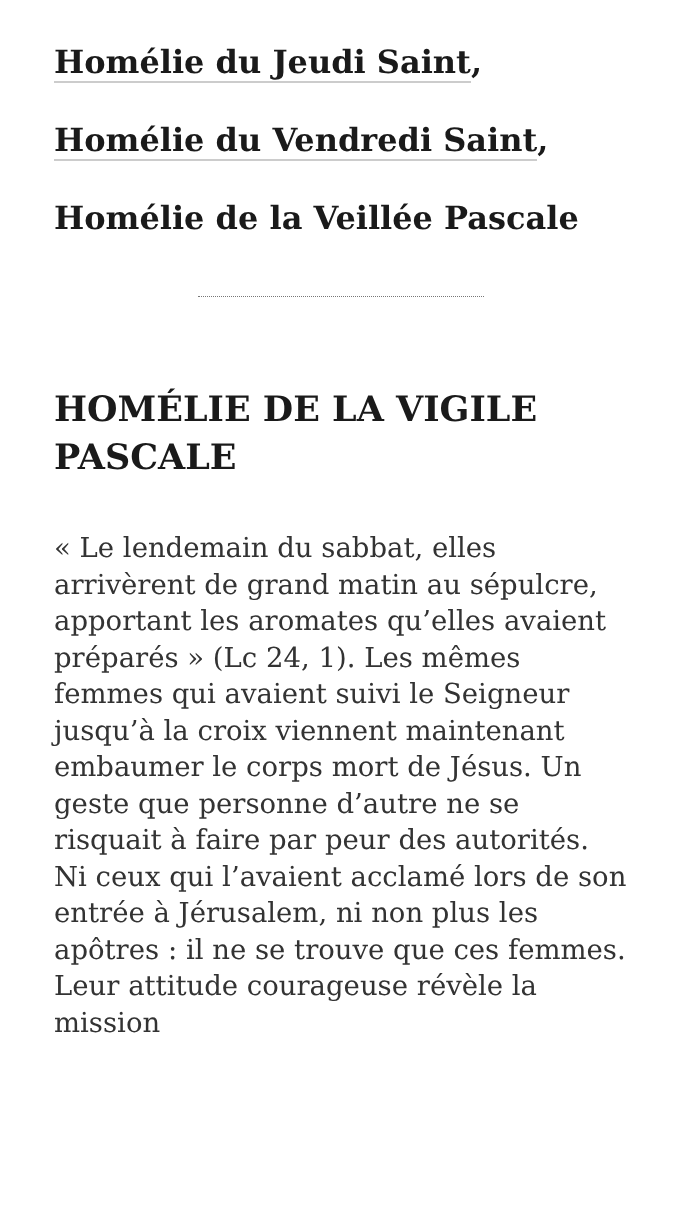Homélie du Jeudi Saint,
Homélie du Vendredi Saint,
Homélie de la Veillée Pascale
HOMÉLIE DE LA VIGILE PASCALE
« Le lendemain du sabbat, elles arrivèrent de grand matin au sépulcre, apportant les aromates qu’elles avaient préparés » (Lc 24, 1). Les mêmes femmes qui avaient suivi le Seigneur jusqu’à la croix viennent maintenant embaumer le corps mort de Jésus. Un geste que personne d’autre ne se risquait à faire par peur des autorités. Ni ceux qui l’avaient acclamé lors de son entrée à Jérusalem, ni non plus les apôtres : il ne se trouve que ces femmes. Leur attitude courageuse révèle la mission